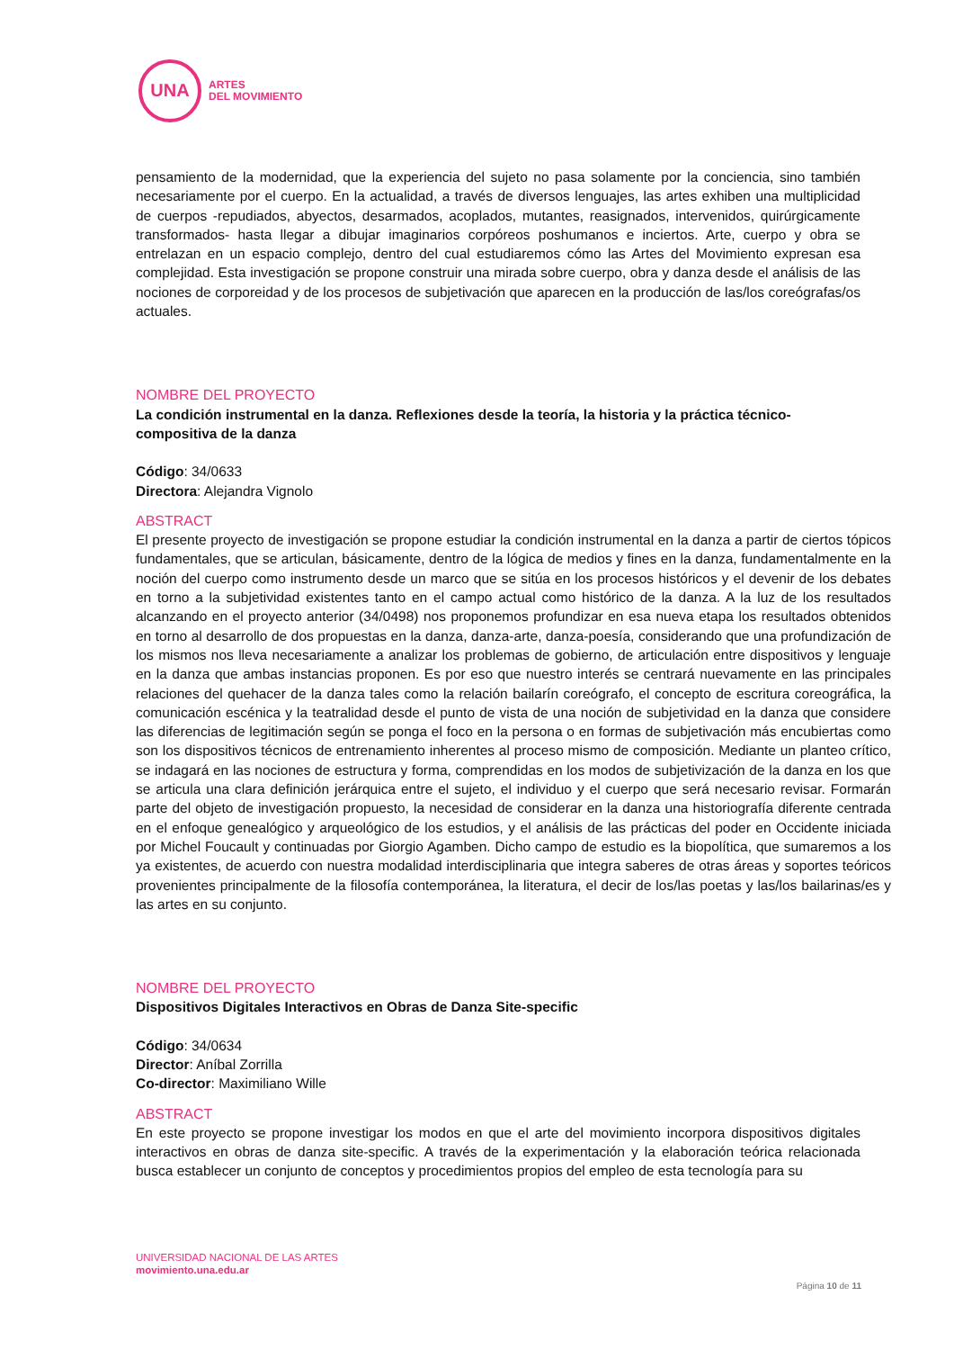UNA
ARTES
DEL MOVIMIENTO
pensamiento de la modernidad, que la experiencia del sujeto no pasa solamente por la conciencia, sino también necesariamente por el cuerpo. En la actualidad, a través de diversos lenguajes, las artes exhiben una multiplicidad de cuerpos -repudiados, abyectos, desarmados, acoplados, mutantes, reasignados, intervenidos, quirúrgicamente transformados- hasta llegar a dibujar imaginarios corpóreos poshumanos e inciertos. Arte, cuerpo y obra se entrelazan en un espacio complejo, dentro del cual estudiaremos cómo las Artes del Movimiento expresan esa complejidad. Esta investigación se propone construir una mirada sobre cuerpo, obra y danza desde el análisis de las nociones de corporeidad y de los procesos de subjetivación que aparecen en la producción de las/los coreógrafas/os actuales.
NOMBRE DEL PROYECTO
La condición instrumental en la danza. Reflexiones desde la teoría, la historia y la práctica técnico-
compositiva de la danza
Código: 34/0633
Directora: Alejandra Vignolo
ABSTRACT
El presente proyecto de investigación se propone estudiar la condición instrumental en la danza a partir de ciertos tópicos fundamentales, que se articulan, básicamente, dentro de la lógica de medios y fines en la danza, fundamentalmente en la noción del cuerpo como instrumento desde un marco que se sitúa en los procesos históricos y el devenir de los debates en torno a la subjetividad existentes tanto en el campo actual como histórico de la danza. A la luz de los resultados alcanzando en el proyecto anterior (34/0498) nos proponemos profundizar en esa nueva etapa los resultados obtenidos en torno al desarrollo de dos propuestas en la danza, danza-arte, danza-poesía, considerando que una profundización de los mismos nos lleva necesariamente a analizar los problemas de gobierno, de articulación entre dispositivos y lenguaje en la danza que ambas instancias proponen. Es por eso que nuestro interés se centrará nuevamente en las principales relaciones del quehacer de la danza tales como la relación bailarín coreógrafo, el concepto de escritura coreográfica, la comunicación escénica y la teatralidad desde el punto de vista de una noción de subjetividad en la danza que considere las diferencias de legitimación según se ponga el foco en la persona o en formas de subjetivación más encubiertas como son los dispositivos técnicos de entrenamiento inherentes al proceso mismo de composición. Mediante un planteo crítico, se indagará en las nociones de estructura y forma, comprendidas en los modos de subjetivización de la danza en los que se articula una clara definición jerárquica entre el sujeto, el individuo y el cuerpo que será necesario revisar. Formarán parte del objeto de investigación propuesto, la necesidad de considerar en la danza una historiografía diferente centrada en el enfoque genealógico y arqueológico de los estudios, y el análisis de las prácticas del poder en Occidente iniciada por Michel Foucault y continuadas por Giorgio Agamben. Dicho campo de estudio es la biopolítica, que sumaremos a los ya existentes, de acuerdo con nuestra modalidad interdisciplinaria que integra saberes de otras áreas y soportes teóricos provenientes principalmente de la filosofía contemporánea, la literatura, el decir de los/las poetas y las/los bailarinas/es y las artes en su conjunto.
NOMBRE DEL PROYECTO
Dispositivos Digitales Interactivos en Obras de Danza Site-specific
Código: 34/0634
Director: Aníbal Zorrilla
Co-director: Maximiliano Wille
ABSTRACT
En este proyecto se propone investigar los modos en que el arte del movimiento incorpora dispositivos digitales interactivos en obras de danza site-specific. A través de la experimentación y la elaboración teórica relacionada busca establecer un conjunto de conceptos y procedimientos propios del empleo de esta tecnología para su
UNIVERSIDAD NACIONAL DE LAS ARTES
movimiento.una.edu.ar
Página 10 de 11